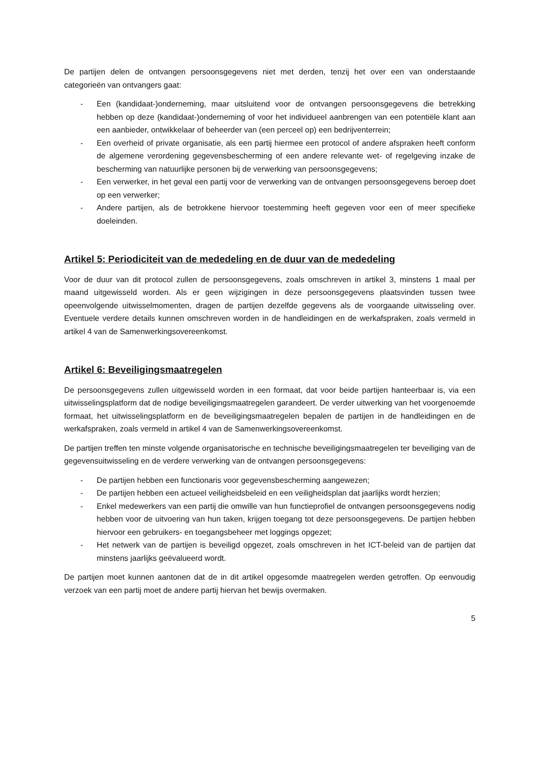De partijen delen de ontvangen persoonsgegevens niet met derden, tenzij het over een van onderstaande categorieën van ontvangers gaat:
- Een (kandidaat-)onderneming, maar uitsluitend voor de ontvangen persoonsgegevens die betrekking hebben op deze (kandidaat-)onderneming of voor het individueel aanbrengen van een potentiële klant aan een aanbieder, ontwikkelaar of beheerder van (een perceel op) een bedrijventerrein;
- Een overheid of private organisatie, als een partij hiermee een protocol of andere afspraken heeft conform de algemene verordening gegevensbescherming of een andere relevante wet- of regelgeving inzake de bescherming van natuurlijke personen bij de verwerking van persoonsgegevens;
- Een verwerker, in het geval een partij voor de verwerking van de ontvangen persoonsgegevens beroep doet op een verwerker;
- Andere partijen, als de betrokkene hiervoor toestemming heeft gegeven voor een of meer specifieke doeleinden.
Artikel 5: Periodiciteit van de mededeling en de duur van de mededeling
Voor de duur van dit protocol zullen de persoonsgegevens, zoals omschreven in artikel 3, minstens 1 maal per maand uitgewisseld worden. Als er geen wijzigingen in deze persoonsgegevens plaatsvinden tussen twee opeenvolgende uitwisselmomenten, dragen de partijen dezelfde gegevens als de voorgaande uitwisseling over. Eventuele verdere details kunnen omschreven worden in de handleidingen en de werkafspraken, zoals vermeld in artikel 4 van de Samenwerkingsovereenkomst.
Artikel 6: Beveiligingsmaatregelen
De persoonsgegevens zullen uitgewisseld worden in een formaat, dat voor beide partijen hanteerbaar is, via een uitwisselingsplatform dat de nodige beveiligingsmaatregelen garandeert. De verder uitwerking van het voorgenoemde formaat, het uitwisselingsplatform en de beveiligingsmaatregelen bepalen de partijen in de handleidingen en de werkafspraken, zoals vermeld in artikel 4 van de Samenwerkingsovereenkomst.
De partijen treffen ten minste volgende organisatorische en technische beveiligingsmaatregelen ter beveiliging van de gegevensuitwisseling en de verdere verwerking van de ontvangen persoonsgegevens:
- De partijen hebben een functionaris voor gegevensbescherming aangewezen;
- De partijen hebben een actueel veiligheidsbeleid en een veiligheidsplan dat jaarlijks wordt herzien;
- Enkel medewerkers van een partij die omwille van hun functieprofiel de ontvangen persoonsgegevens nodig hebben voor de uitvoering van hun taken, krijgen toegang tot deze persoonsgegevens. De partijen hebben hiervoor een gebruikers- en toegangsbeheer met loggings opgezet;
- Het netwerk van de partijen is beveiligd opgezet, zoals omschreven in het ICT-beleid van de partijen dat minstens jaarlijks geëvalueerd wordt.
De partijen moet kunnen aantonen dat de in dit artikel opgesomde maatregelen werden getroffen. Op eenvoudig verzoek van een partij moet de andere partij hiervan het bewijs overmaken.
5